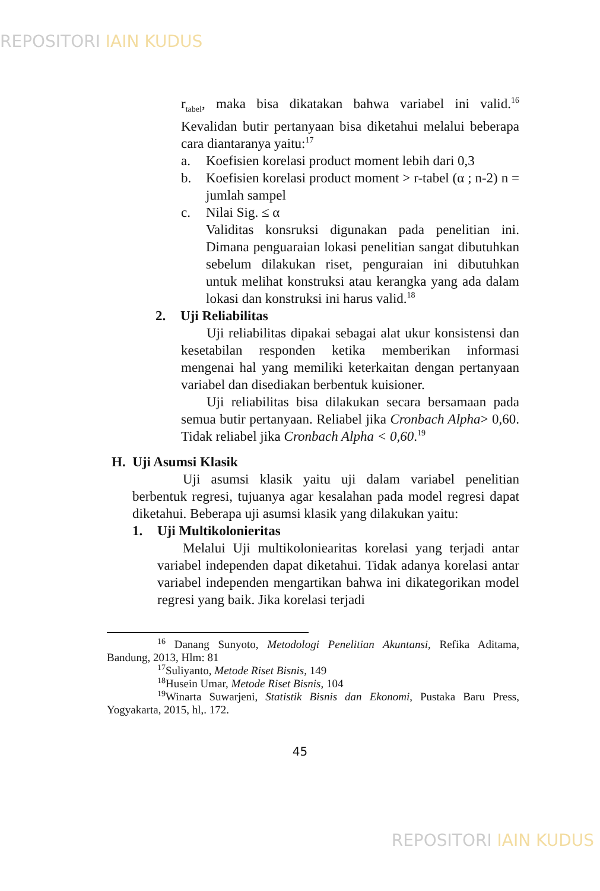REPOSITORI IAIN KUDUS
r<sub>tabel</sub>, maka bisa dikatakan bahwa variabel ini valid.<sup>16</sup> Kevalidan butir pertanyaan bisa diketahui melalui beberapa cara diantaranya yaitu:<sup>17</sup>
a. Koefisien korelasi product moment lebih dari 0,3
b. Koefisien korelasi product moment > r-tabel (α ; n-2) n = jumlah sampel
c. Nilai Sig. ≤ α
Validitas konsruksi digunakan pada penelitian ini. Dimana penguaraian lokasi penelitian sangat dibutuhkan sebelum dilakukan riset, penguraian ini dibutuhkan untuk melihat konstruksi atau kerangka yang ada dalam lokasi dan konstruksi ini harus valid.<sup>18</sup>
2. Uji Reliabilitas
Uji reliabilitas dipakai sebagai alat ukur konsistensi dan kesetabilan responden ketika memberikan informasi mengenai hal yang memiliki keterkaitan dengan pertanyaan variabel dan disediakan berbentuk kuisioner.
Uji reliabilitas bisa dilakukan secara bersamaan pada semua butir pertanyaan. Reliabel jika Cronbach Alpha> 0,60. Tidak reliabel jika Cronbach Alpha < 0,60.<sup>19</sup>
H. Uji Asumsi Klasik
Uji asumsi klasik yaitu uji dalam variabel penelitian berbentuk regresi, tujuanya agar kesalahan pada model regresi dapat diketahui. Beberapa uji asumsi klasik yang dilakukan yaitu:
1. Uji Multikolonieritas
Melalui Uji multikoloniearitas korelasi yang terjadi antar variabel independen dapat diketahui. Tidak adanya korelasi antar variabel independen mengartikan bahwa ini dikategorikan model regresi yang baik. Jika korelasi terjadi
<sup>16</sup> Danang Sunyoto, Metodologi Penelitian Akuntansi, Refika Aditama, Bandung, 2013, Hlm: 81
<sup>17</sup> Suliyanto, Metode Riset Bisnis, 149
<sup>18</sup> Husein Umar, Metode Riset Bisnis, 104
<sup>19</sup> Winarta Suwarjeni, Statistik Bisnis dan Ekonomi, Pustaka Baru Press, Yogyakarta, 2015, hl,. 172.
45
REPOSITORI IAIN KUDUS